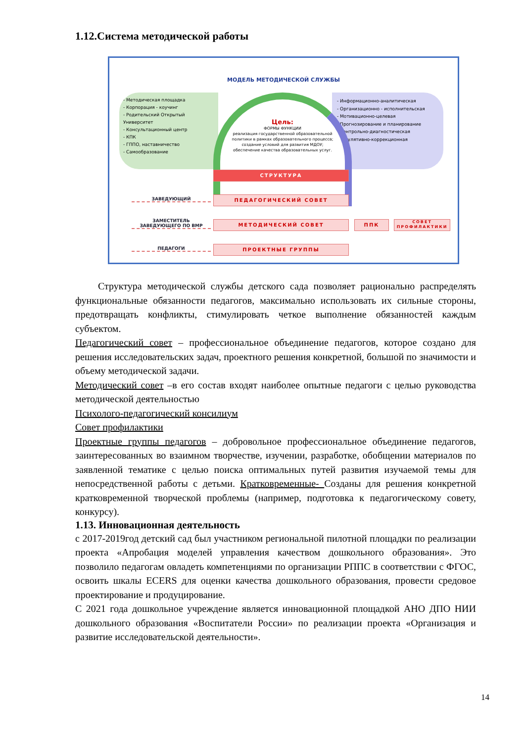1.12.Система методической работы
МОДЕЛЬ МЕТОДИЧЕСКОЙ СЛУЖБЫ
- Методическая площадка
- Корпорация - коучинг
- Родительский Открытый Университет
- Консультационный центр
- КПК
- ГППО, наставничество
- Самообразование
- Информационно-аналитическая
- Организационно - исполнительская
- Мотивационно-целевая
- Прогнозирование и планирование
- Контрольно-диагностическая
- Регулятивно-коррекционная
Цель:
ФОРМЫ ФУНКЦИИ
реализация государственной образовательной политики в рамках образовательного процесса; создание условий для развития МДОУ; обеспечение качества образовательных услуг.
СТРУКТУРА
ПЕДАГОГИЧЕСКИЙ СОВЕТ
МЕТОДИЧЕСКИЙ СОВЕТ ППК
СОВЕТ ПРОФИЛАКТИКИ
ПРОЕКТНЫЕ ГРУППЫ
ЗАВЕДУЮЩИЙ
ЗАМЕСТИТЕЛЬ ЗАВЕДУЮЩЕГО ПО ВМР
ПЕДАГОГИ
Структура методической службы детского сада позволяет рационально распределять функциональные обязанности педагогов, максимально использовать их сильные стороны, предотвращать конфликты, стимулировать четкое выполнение обязанностей каждым субъектом.
Педагогический совет – профессиональное объединение педагогов, которое создано для решения исследовательских задач, проектного решения конкретной, большой по значимости и объему методической задачи.
Методический совет –в его состав входят наиболее опытные педагоги с целью руководства методической деятельностью
Психолого-педагогический консилиум
Совет профилактики
Проектные группы педагогов – добровольное профессиональное объединение педагогов, заинтересованных во взаимном творчестве, изучении, разработке, обобщении материалов по заявленной тематике с целью поиска оптимальных путей развития изучаемой темы для непосредственной работы с детьми. Кратковременные- Созданы для решения конкретной кратковременной творческой проблемы (например, подготовка к педагогическому совету, конкурсу).
1.13. Инновационная деятельность
с 2017-2019год детский сад был участником региональной пилотной площадки по реализации проекта «Апробация моделей управления качеством дошкольного образования». Это позволило педагогам овладеть компетенциями по организации РППС в соответствии с ФГОС, освоить шкалы ECERS для оценки качества дошкольного образования, провести средовое проектирование и продуцирование.
С 2021 года дошкольное учреждение является инновационной площадкой АНО ДПО НИИ дошкольного образования «Воспитатели России» по реализации проекта «Организация и развитие исследовательской деятельности».
14